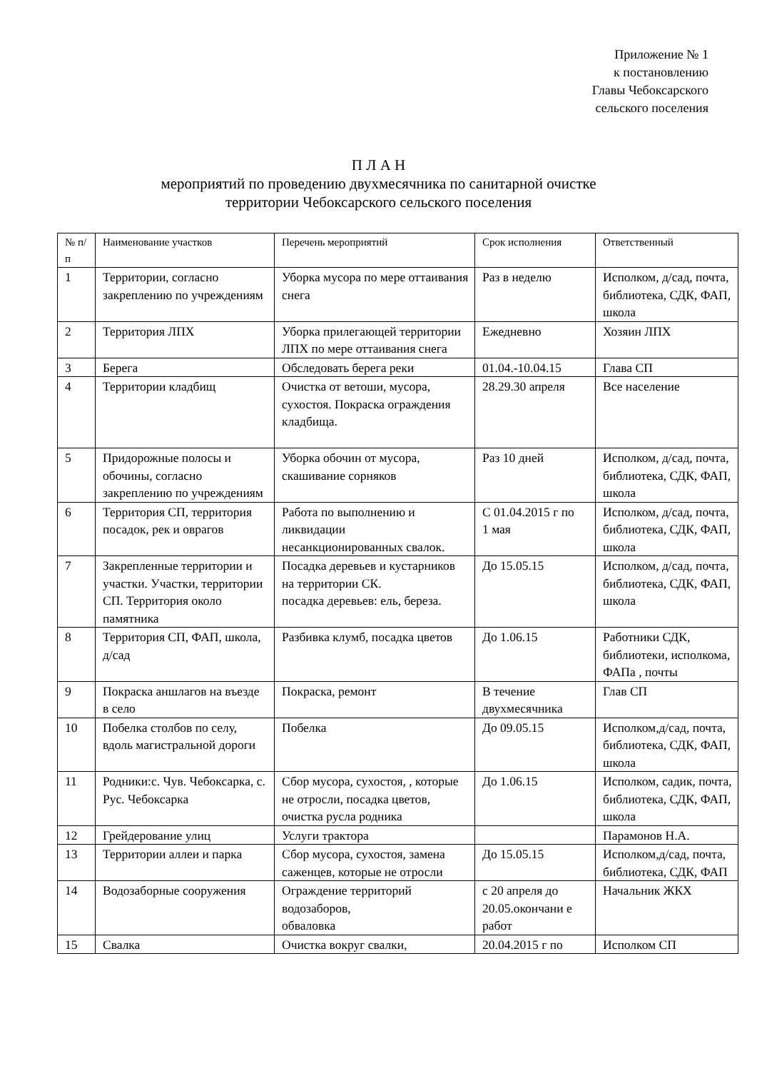Приложение № 1
к постановлению
Главы Чебоксарского
сельского поселения
П Л А Н
мероприятий по проведению двухмесячника по санитарной очистке
территории Чебоксарского сельского поселения
| № п/п | Наименование участков | Перечень мероприятий | Срок исполнения | Ответственный |
| 1 | Территории, согласно закреплению по учреждениям | Уборка мусора по мере оттаивания снега | Раз в неделю | Исполком, д/сад, почта, библиотека, СДК, ФАП, школа |
| 2 | Территория ЛПХ | Уборка прилегающей территории ЛПХ по мере оттаивания снега | Ежедневно | Хозяин ЛПХ |
| 3 | Берега | Обследовать берега реки | 01.04.-10.04.15 | Глава СП |
| 4 | Территории кладбищ | Очистка от ветоши, мусора, сухостоя. Покраска ограждения кладбища. | 28.29.30 апреля | Все население |
| 5 | Придорожные полосы и обочины, согласно закреплению по учреждениям | Уборка обочин от мусора, скашивание сорняков | Раз 10 дней | Исполком, д/сад, почта, библиотека, СДК, ФАП, школа |
| 6 | Территория СП, территория посадок, рек и оврагов | Работа по выполнению и ликвидации несанкционированных свалок. | С 01.04.2015 г по 1 мая | Исполком, д/сад, почта, библиотека, СДК, ФАП, школа |
| 7 | Закрепленные территории и участки. Участки, территории СП. Территория около памятника | Посадка деревьев и кустарников на территории СК. посадка деревьев: ель, береза. | До 15.05.15 | Исполком, д/сад, почта, библиотека, СДК, ФАП, школа |
| 8 | Территория СП, ФАП, школа, д/сад | Разбивка клумб, посадка цветов | До 1.06.15 | Работники СДК, библиотеки, исполкома, ФАПа , почты |
| 9 | Покраска аншлагов на въезде в село | Покраска, ремонт | В течение двухмесячника | Глав СП |
| 10 | Побелка столбов по селу, вдоль магистральной дороги | Побелка | До 09.05.15 | Исполком,д/сад, почта, библиотека, СДК, ФАП, школа |
| 11 | Родники:с. Чув. Чебоксарка, с. Рус. Чебоксарка | Сбор мусора, сухостоя, , которые не отросли, посадка цветов, очистка русла родника | До 1.06.15 | Исполком, садик, почта, библиотека, СДК, ФАП, школа |
| 12 | Грейдерование улиц | Услуги трактора | | Парамонов Н.А. |
| 13 | Территории аллеи и парка | Сбор мусора, сухостоя, замена саженцев, которые не отросли | До 15.05.15 | Исполком,д/сад, почта, библиотека, СДК, ФАП |
| 14 | Водозаборные сооружения | Ограждение территорий водозаборов, обваловка | с 20 апреля до 20.05.окончани е работ | Начальник ЖКХ |
| 15 | Свалка | Очистка вокруг свалки, | 20.04.2015 г по | Исполком СП |